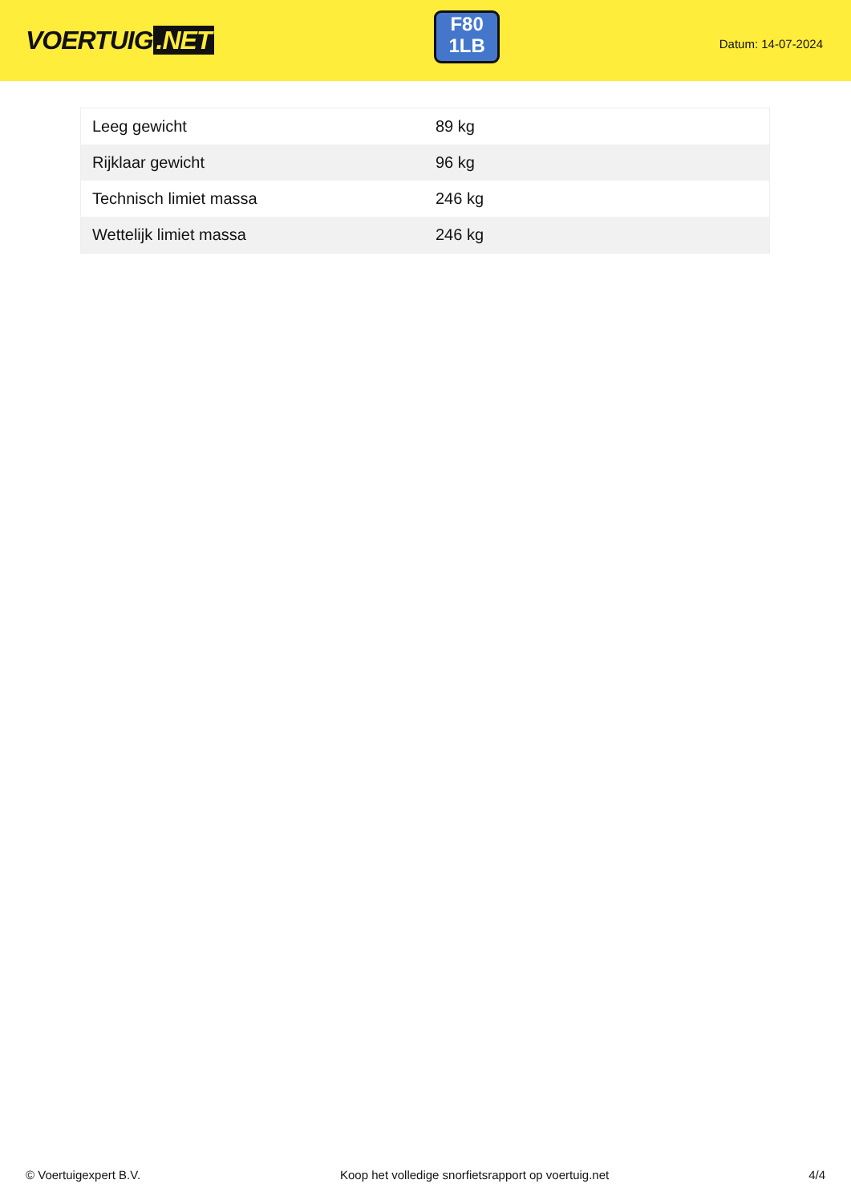VOERTUIG.NET
F80
1LB
Datum: 14-07-2024
| Leeg gewicht | 89 kg |
| Rijklaar gewicht | 96 kg |
| Technisch limiet massa | 246 kg |
| Wettelijk limiet massa | 246 kg |
© Voertuigexpert B.V. Koop het volledige snorfietsrapport op voertuig.net 4/4